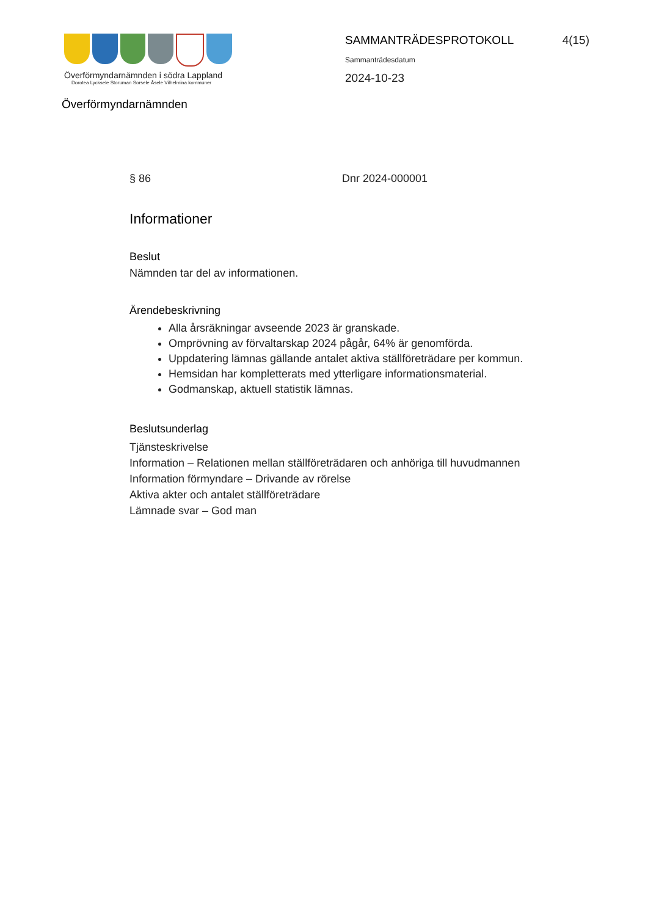Överförmyndarnämnden i södra Lappland
Dorotea Lycksele Storuman Sorsele Åsele Vilhelmina kommuner
SAMMANTRÄDESPROTOKOLL 4(15)
Sammanträdesdatum
2024-10-23
Överförmyndarnämnden
§ 86 Dnr 2024-000001
Informationer
Beslut
Nämnden tar del av informationen.
Ärendebeskrivning
Alla årsräkningar avseende 2023 är granskade.
Omprövning av förvaltarskap 2024 pågår, 64% är genomförda.
Uppdatering lämnas gällande antalet aktiva ställföreträdare per kommun.
Hemsidan har kompletterats med ytterligare informationsmaterial.
Godmanskap, aktuell statistik lämnas.
Beslutsunderlag
Tjänsteskrivelse
Information – Relationen mellan ställföreträdaren och anhöriga till huvudmannen
Information förmyndare – Drivande av rörelse
Aktiva akter och antalet ställföreträdare
Lämnade svar – God man